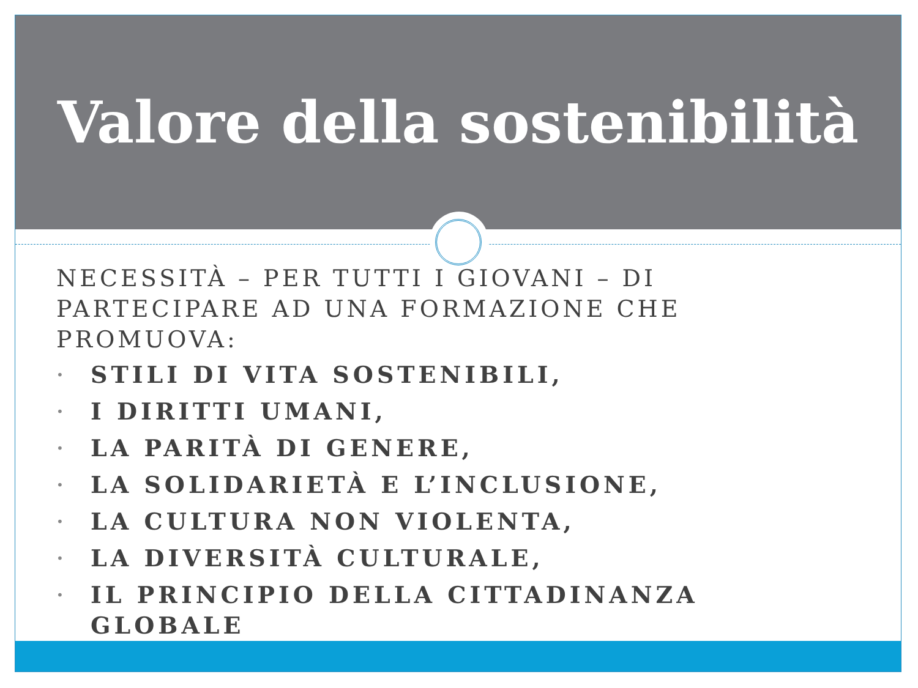Valore della sostenibilità
NECESSITÀ – PER TUTTI I GIOVANI – DI PARTECIPARE AD UNA FORMAZIONE CHE PROMUOVA:
• STILI DI VITA SOSTENIBILI,
• I DIRITTI UMANI,
• LA PARITÀ DI GENERE,
• LA SOLIDARIETÀ E L’INCLUSIONE,
• LA CULTURA NON VIOLENTA,
• LA DIVERSITÀ CULTURALE,
• IL PRINCIPIO DELLA CITTADINANZA GLOBALE